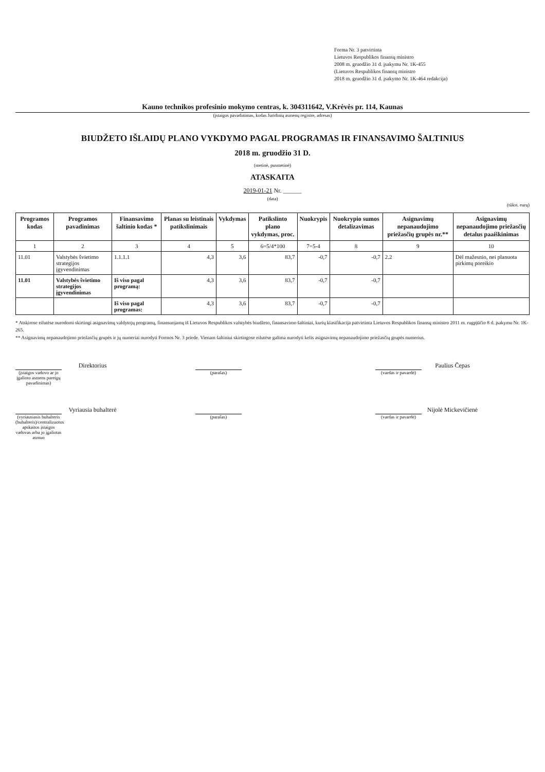Forma Nr. 3 patvirtinta
Lietuvos Respublikos finansų ministro
2008 m. gruodžio 31 d. įsakymu Nr. 1K-455
(Lietuvos Respublikos finansų ministro
2018 m. gruodžio 31 d. įsakymo Nr. 1K-464 redakcija)
Kauno technikos profesinio mokymo centras, k. 304311642, V.Krėvės pr. 114, Kaunas
(įstaigos pavadinimas, kodas Juridinių asmenų registre, adresas)
BIUDŽETO IŠLAIDŲ PLANO VYKDYMO PAGAL PROGRAMAS IR FINANSAVIMO ŠALTINIUS
2018 m. gruodžio 31 D.
(metinė, pusmetinė)
ATASKAITA
2019-01-21 Nr. ______
(data)
(tūkst. eurų)
| Programos kodas | Programos pavadinimas | Finansavimo šaltinio kodas * | Planas su leistinais patikslinimais | Vykdymas | Patikslinto plano vykdymas, proc. | Nuokrypis | Nuokrypio sumos detalizavimas | Asignavimų nepanaudojimo priežasčių grupės nr.** | Asignavimų nepanaudojimo priežasčių detalus paaiškinimas |
| --- | --- | --- | --- | --- | --- | --- | --- | --- | --- |
| 1 | 2 | 3 | 4 | 5 | 6=5/4*100 | 7=5-4 | 8 | 9 | 10 |
| 11.01 | Valstybės švietimo strategijos įgyvendinimas | 1.1.1.1 | 4,3 | 3,6 | 83,7 | -0,7 | -0,7 | 2.2 | Dėl mažesnio, nei planuota pirkimų poreikio |
| 11.01 | Valstybės švietimo strategijos įgyvendinimas | Iš viso pagal programą: | 4,3 | 3,6 | 83,7 | -0,7 | -0,7 | | |
| | | Iš viso pagal programas: | 4,3 | 3,6 | 83,7 | -0,7 | -0,7 | | |
* Atskirose eilutėse nurodomi skirtingi asignavimų valdytojų programų, finansuojamų iš Lietuvos Respublikos valstybės biudžeto, finansavimo šaltiniai, kurių klasifikacija patvirtinta Lietuvos Respublikos finansų ministro 2011 m. rugpjūčio 8 d. įsakymu Nr. 1K-265.
** Asignavimų nepanaudojimo priežasčių grupės ir jų numeriai nurodyti Formos Nr. 3 priede. Vienam šaltiniui skirtingose eilutėse galima nurodyti kelis asignavimų nepanaudojimo priežasčių grupės numerius.
Direktorius
(įstaigos vadovo ar jo įgalioto asmens pareigų pavadinimas)
(parašas)
Paulius Čepas
(vardas ir pavardė)
Vyriausia buhalterė
(vyriausiasis buhalteris (buhalteris)/centralizuotos apskaitos įstaigos vadovas arba jo įgaliotas asmuo
(parašas)
Nijolė Mickevičienė
(vardas ir pavardė)